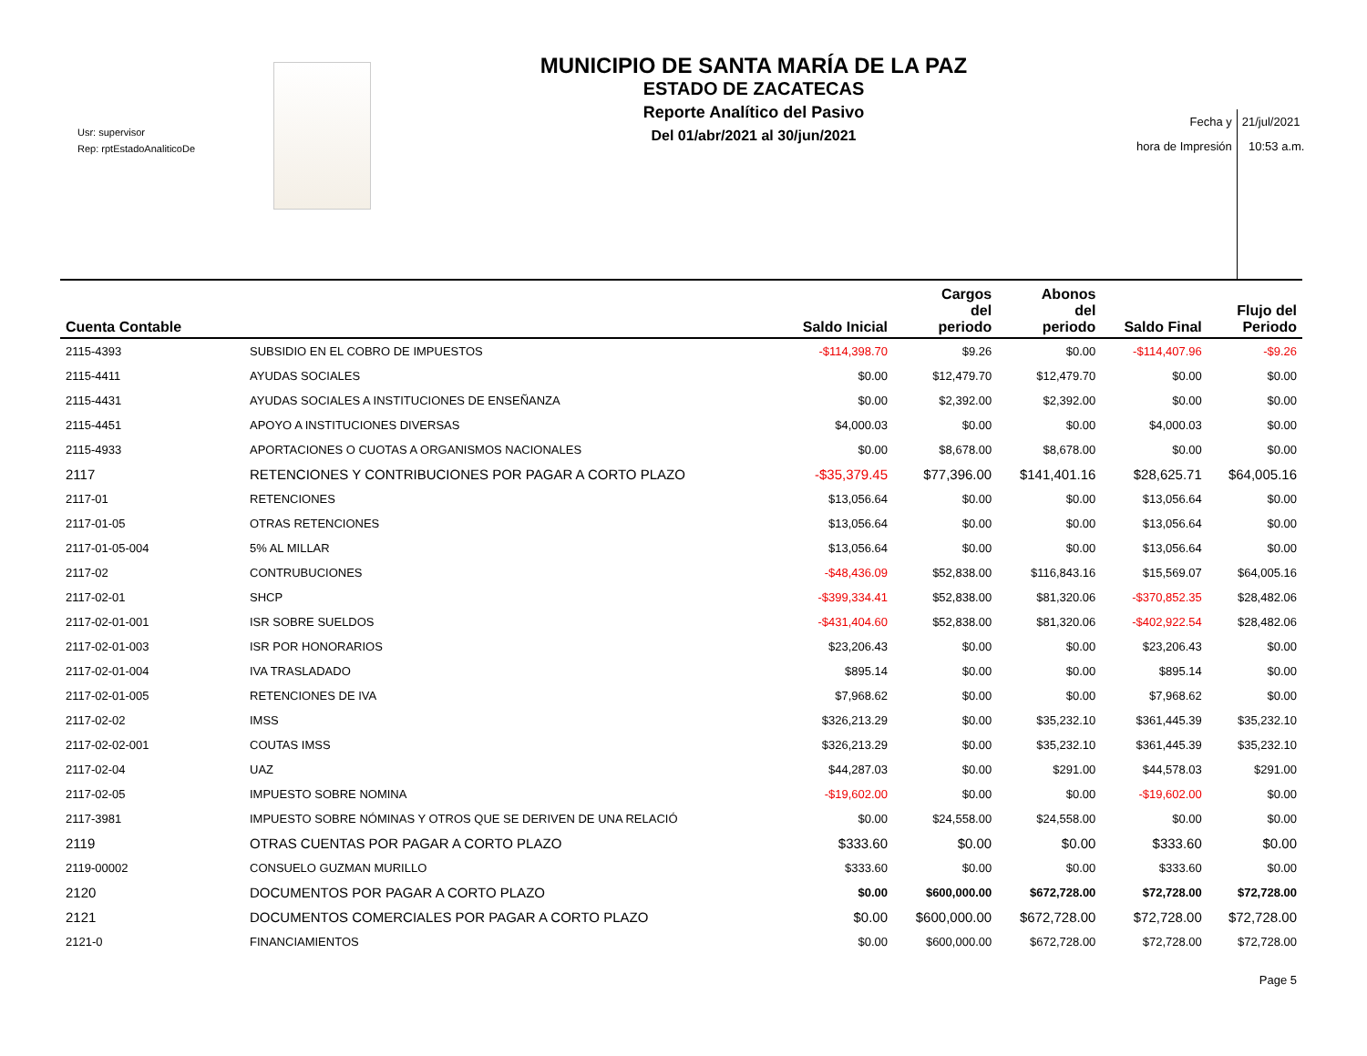Usr: supervisor
Rep: rptEstadoAnaliticoDe
MUNICIPIO DE SANTA MARÍA DE LA PAZ
ESTADO DE ZACATECAS
Reporte Analítico del Pasivo
Del 01/abr/2021 al 30/jun/2021
Fecha y
hora de Impresión
21/jul/2021
10:53 a.m.
| Cuenta Contable | | Saldo Inicial | Cargos del periodo | Abonos del periodo | Saldo Final | Flujo del Periodo |
| --- | --- | --- | --- | --- | --- | --- |
| 2115-4393 | SUBSIDIO EN EL COBRO DE IMPUESTOS | -$114,398.70 | $9.26 | $0.00 | -$114,407.96 | -$9.26 |
| 2115-4411 | AYUDAS SOCIALES | $0.00 | $12,479.70 | $12,479.70 | $0.00 | $0.00 |
| 2115-4431 | AYUDAS SOCIALES A INSTITUCIONES DE ENSEÑANZA | $0.00 | $2,392.00 | $2,392.00 | $0.00 | $0.00 |
| 2115-4451 | APOYO A INSTITUCIONES DIVERSAS | $4,000.03 | $0.00 | $0.00 | $4,000.03 | $0.00 |
| 2115-4933 | APORTACIONES O CUOTAS A ORGANISMOS NACIONALES | $0.00 | $8,678.00 | $8,678.00 | $0.00 | $0.00 |
| 2117 | RETENCIONES Y CONTRIBUCIONES POR PAGAR A CORTO PLAZO | -$35,379.45 | $77,396.00 | $141,401.16 | $28,625.71 | $64,005.16 |
| 2117-01 | RETENCIONES | $13,056.64 | $0.00 | $0.00 | $13,056.64 | $0.00 |
| 2117-01-05 | OTRAS RETENCIONES | $13,056.64 | $0.00 | $0.00 | $13,056.64 | $0.00 |
| 2117-01-05-004 | 5% AL MILLAR | $13,056.64 | $0.00 | $0.00 | $13,056.64 | $0.00 |
| 2117-02 | CONTRUBUCIONES | -$48,436.09 | $52,838.00 | $116,843.16 | $15,569.07 | $64,005.16 |
| 2117-02-01 | SHCP | -$399,334.41 | $52,838.00 | $81,320.06 | -$370,852.35 | $28,482.06 |
| 2117-02-01-001 | ISR SOBRE SUELDOS | -$431,404.60 | $52,838.00 | $81,320.06 | -$402,922.54 | $28,482.06 |
| 2117-02-01-003 | ISR POR HONORARIOS | $23,206.43 | $0.00 | $0.00 | $23,206.43 | $0.00 |
| 2117-02-01-004 | IVA TRASLADADO | $895.14 | $0.00 | $0.00 | $895.14 | $0.00 |
| 2117-02-01-005 | RETENCIONES DE IVA | $7,968.62 | $0.00 | $0.00 | $7,968.62 | $0.00 |
| 2117-02-02 | IMSS | $326,213.29 | $0.00 | $35,232.10 | $361,445.39 | $35,232.10 |
| 2117-02-02-001 | COUTAS IMSS | $326,213.29 | $0.00 | $35,232.10 | $361,445.39 | $35,232.10 |
| 2117-02-04 | UAZ | $44,287.03 | $0.00 | $291.00 | $44,578.03 | $291.00 |
| 2117-02-05 | IMPUESTO SOBRE NOMINA | -$19,602.00 | $0.00 | $0.00 | -$19,602.00 | $0.00 |
| 2117-3981 | IMPUESTO SOBRE NÓMINAS Y OTROS QUE SE DERIVEN DE UNA RELACIÓ | $0.00 | $24,558.00 | $24,558.00 | $0.00 | $0.00 |
| 2119 | OTRAS CUENTAS POR PAGAR A CORTO PLAZO | $333.60 | $0.00 | $0.00 | $333.60 | $0.00 |
| 2119-00002 | CONSUELO GUZMAN MURILLO | $333.60 | $0.00 | $0.00 | $333.60 | $0.00 |
| 2120 | DOCUMENTOS POR PAGAR A CORTO PLAZO | $0.00 | $600,000.00 | $672,728.00 | $72,728.00 | $72,728.00 |
| 2121 | DOCUMENTOS COMERCIALES POR PAGAR A CORTO PLAZO | $0.00 | $600,000.00 | $672,728.00 | $72,728.00 | $72,728.00 |
| 2121-0 | FINANCIAMIENTOS | $0.00 | $600,000.00 | $672,728.00 | $72,728.00 | $72,728.00 |
Page 5